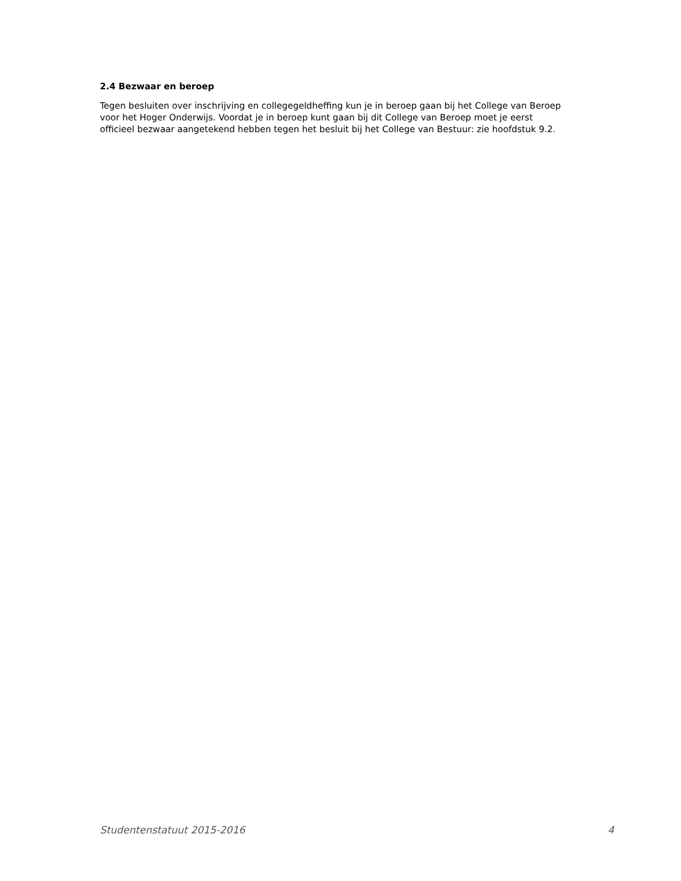2.4 Bezwaar en beroep
Tegen besluiten over inschrijving en collegegeldheffing kun je in beroep gaan bij het College van Beroep voor het Hoger Onderwijs. Voordat je in beroep kunt gaan bij dit College van Beroep moet je eerst officieel bezwaar aangetekend hebben tegen het besluit bij het College van Bestuur: zie hoofdstuk 9.2.
Studentenstatuut 2015-2016 4